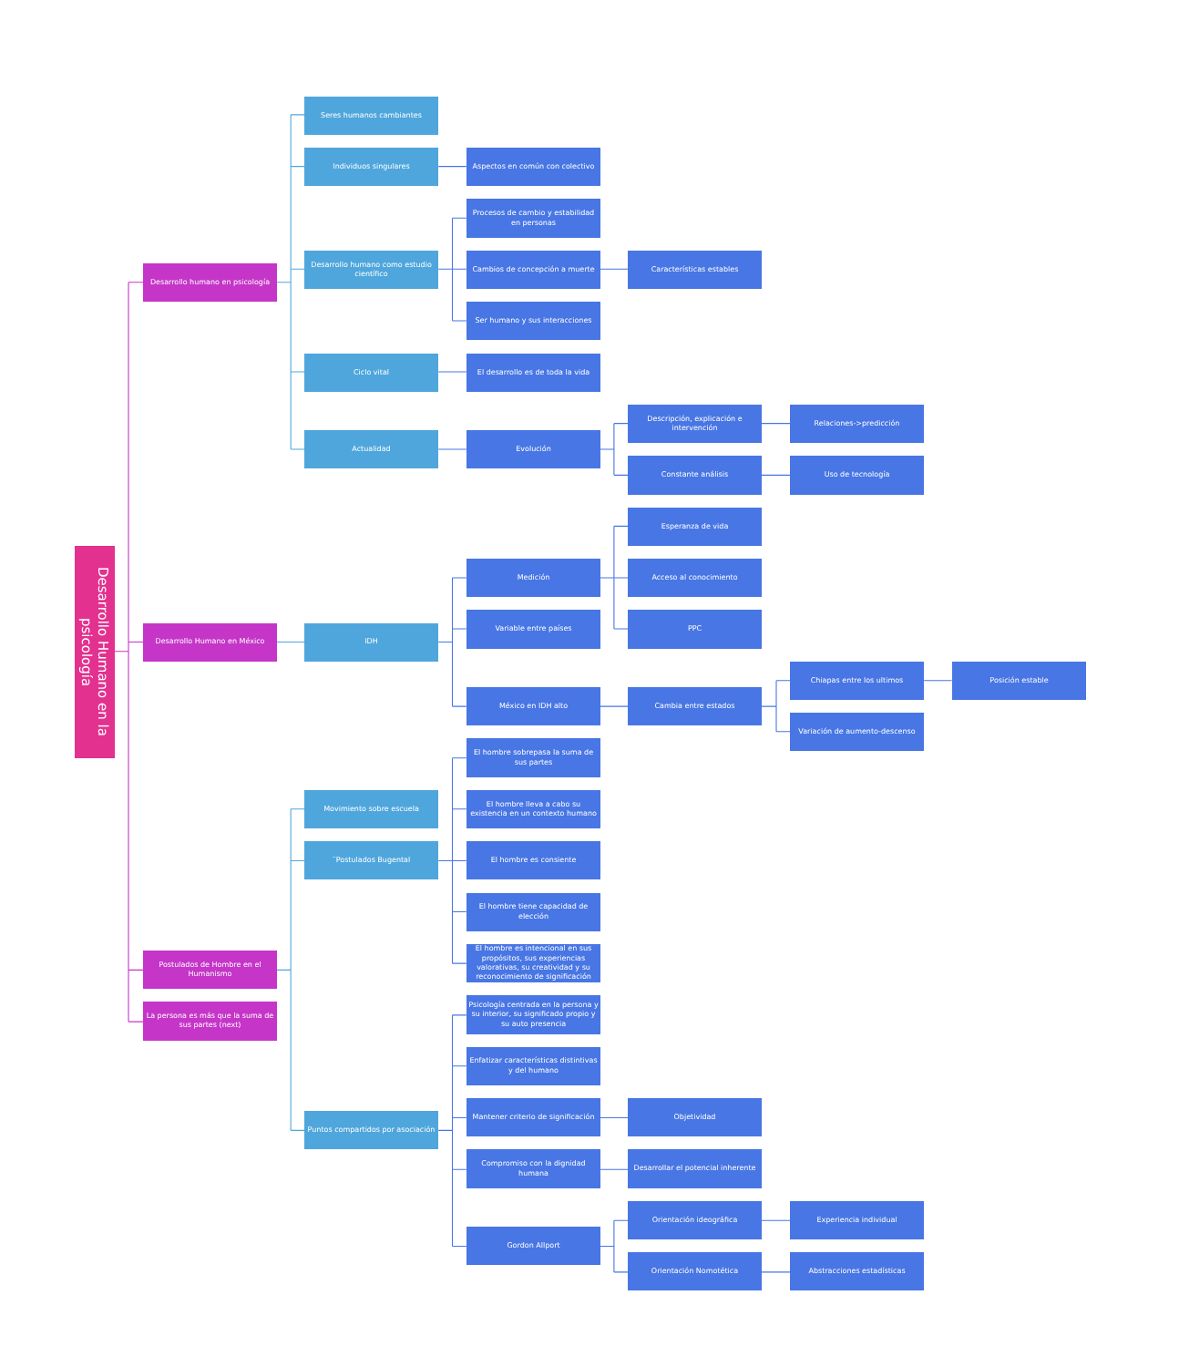Desarrollo Humano en la psicología
Desarrollo humano en psicología
Seres humanos cambiantes
Individuos singulares
Aspectos en común con colectivo
Desarrollo humano como estudio científico
Procesos de cambio y estabilidad en personas
Cambios de concepción a muerte
Características estables
Ser humano y sus interacciones
Ciclo vital
El desarrollo es de toda la vida
Actualidad
Evolución
Descripción, explicación e intervención
Relaciones->predicción
Constante análisis
Uso de tecnología
Desarrollo Humano en México
IDH
Medición
Esperanza de vida
Acceso al conocimiento
PPC
Variable entre países
México en IDH alto
Cambia entre estados
Chiapas entre los ultimos
Posición estable
Variación de aumento-descenso
Postulados de Hombre en el Humanismo
La persona es más que la suma de sus partes (next)
Movimiento sobre escuela
¨Postulados Bugental
El hombre sobrepasa la suma de sus partes
El hombre lleva a cabo su existencia en un contexto humano
El hombre es consiente
El hombre tiene capacidad de elección
El hombre es intencional en sus propósitos, sus experiencias valorativas, su creatividad y su reconocimiento de significación
Puntos compartidos por asociación
Psicología centrada en la persona y su interior, su significado propio y su auto presencia
Enfatizar características distintivas y del humano
Mantener criterio de significación
Objetividad
Compromiso con la dignidad humana
Desarrollar el potencial inherente
Gordon Allport
Orientación ideográfica
Experiencia individual
Orientación Nomotética
Abstracciones estadísticas